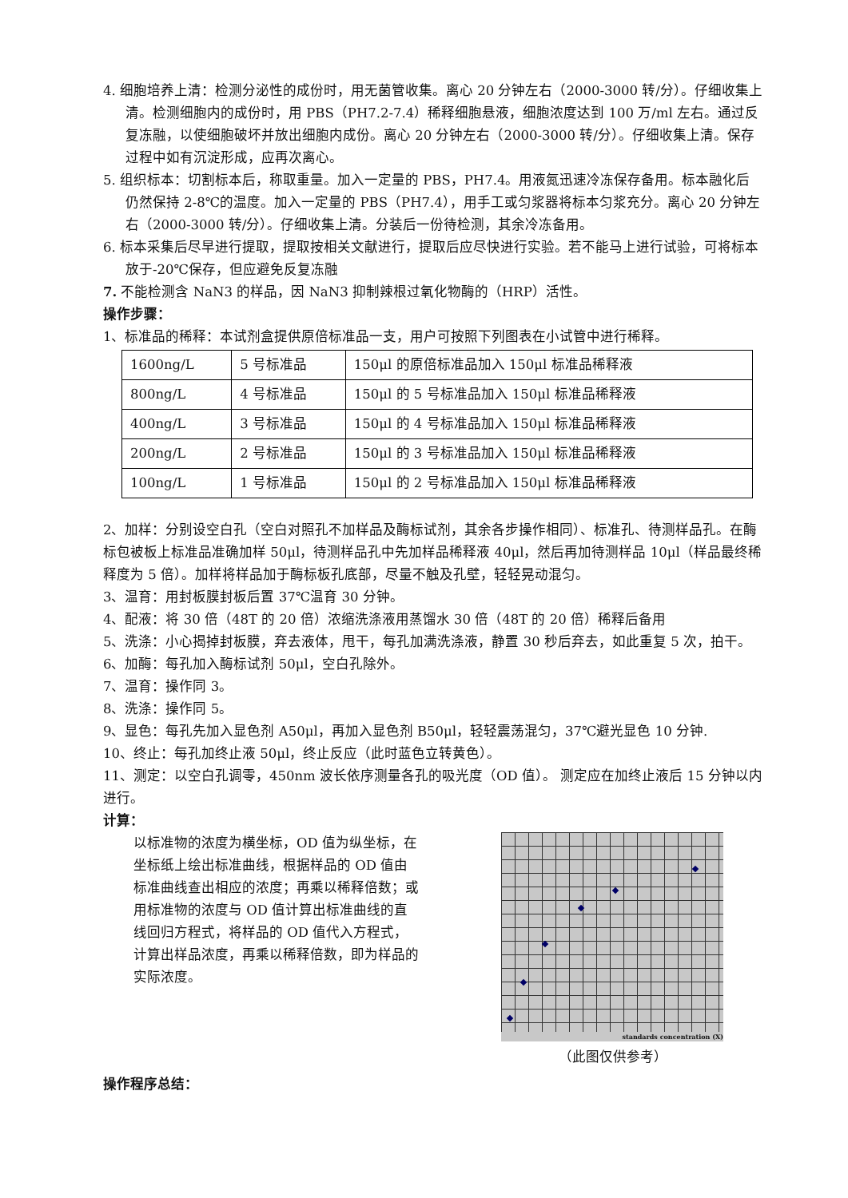4. 细胞培养上清：检测分泌性的成份时，用无菌管收集。离心 20 分钟左右（2000-3000 转/分）。仔细收集上清。检测细胞内的成份时，用 PBS（PH7.2-7.4）稀释细胞悬液，细胞浓度达到 100 万/ml 左右。通过反复冻融，以使细胞破坏并放出细胞内成份。离心 20 分钟左右（2000-3000 转/分）。仔细收集上清。保存过程中如有沉淀形成，应再次离心。
5. 组织标本：切割标本后，称取重量。加入一定量的 PBS，PH7.4。用液氮迅速冷冻保存备用。标本融化后仍然保持 2-8℃的温度。加入一定量的 PBS（PH7.4），用手工或匀浆器将标本匀浆充分。离心 20 分钟左右（2000-3000 转/分）。仔细收集上清。分装后一份待检测，其余冷冻备用。
6. 标本采集后尽早进行提取，提取按相关文献进行，提取后应尽快进行实验。若不能马上进行试验，可将标本放于-20℃保存，但应避免反复冻融
7. 不能检测含 NaN3 的样品，因 NaN3 抑制辣根过氧化物酶的（HRP）活性。
操作步骤：
1、标准品的稀释：本试剂盒提供原倍标准品一支，用户可按照下列图表在小试管中进行稀释。
| 1600ng/L | 5 号标准品 | 150μl 的原倍标准品加入 150μl 标准品稀释液 |
| 800ng/L | 4 号标准品 | 150μl 的 5 号标准品加入 150μl 标准品稀释液 |
| 400ng/L | 3 号标准品 | 150μl 的 4 号标准品加入 150μl 标准品稀释液 |
| 200ng/L | 2 号标准品 | 150μl 的 3 号标准品加入 150μl 标准品稀释液 |
| 100ng/L | 1 号标准品 | 150μl 的 2 号标准品加入 150μl 标准品稀释液 |
2、加样：分别设空白孔（空白对照孔不加样品及酶标试剂，其余各步操作相同）、标准孔、待测样品孔。在酶标包被板上标准品准确加样 50μl，待测样品孔中先加样品稀释液 40μl，然后再加待测样品 10μl（样品最终稀释度为 5 倍）。加样将样品加于酶标板孔底部，尽量不触及孔壁，轻轻晃动混匀。
3、温育：用封板膜封板后置 37℃温育 30 分钟。
4、配液：将 30 倍（48T 的 20 倍）浓缩洗涤液用蒸馏水 30 倍（48T 的 20 倍）稀释后备用
5、洗涤：小心揭掉封板膜，弃去液体，甩干，每孔加满洗涤液，静置 30 秒后弃去，如此重复 5 次，拍干。
6、加酶：每孔加入酶标试剂 50μl，空白孔除外。
7、温育：操作同 3。
8、洗涤：操作同 5。
9、显色：每孔先加入显色剂 A50μl，再加入显色剂 B50μl，轻轻震荡混匀，37℃避光显色 10 分钟.
10、终止：每孔加终止液 50μl，终止反应（此时蓝色立转黄色）。
11、测定：以空白孔调零，450nm 波长依序测量各孔的吸光度（OD 值）。 测定应在加终止液后 15 分钟以内进行。
计算：
以标准物的浓度为横坐标，OD 值为纵坐标，在坐标纸上绘出标准曲线，根据样品的 OD 值由标准曲线查出相应的浓度；再乘以稀释倍数；或用标准物的浓度与 OD 值计算出标准曲线的直线回归方程式，将样品的 OD 值代入方程式，计算出样品浓度，再乘以稀释倍数，即为样品的实际浓度。
standards concentration (X)
（此图仅供参考）
操作程序总结：